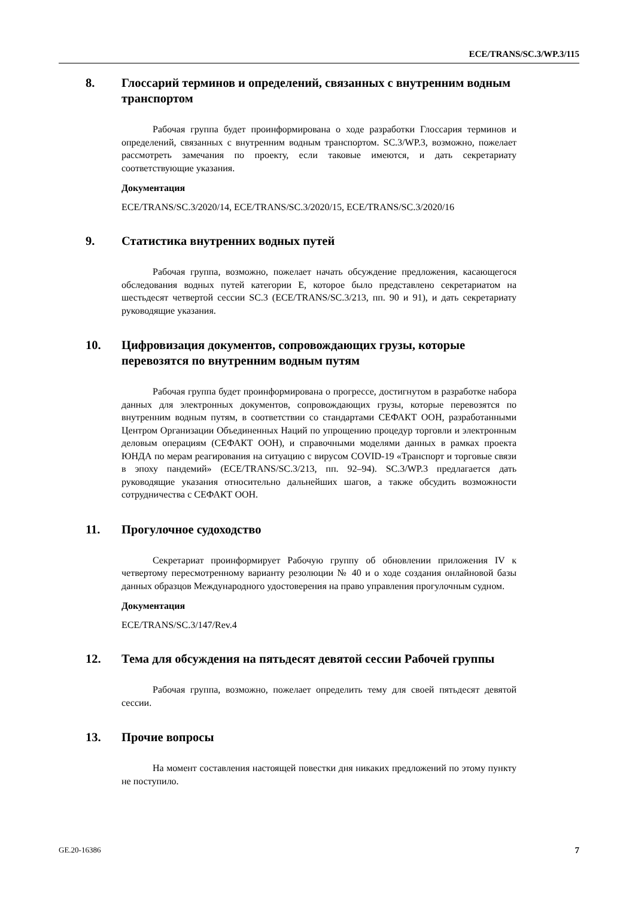ECE/TRANS/SC.3/WP.3/115
8. Глоссарий терминов и определений, связанных с внутренним водным транспортом
Рабочая группа будет проинформирована о ходе разработки Глоссария терминов и определений, связанных с внутренним водным транспортом. SC.3/WP.3, возможно, пожелает рассмотреть замечания по проекту, если таковые имеются, и дать секретариату соответствующие указания.
Документация
ECE/TRANS/SC.3/2020/14, ECE/TRANS/SC.3/2020/15, ECE/TRANS/SC.3/2020/16
9. Статистика внутренних водных путей
Рабочая группа, возможно, пожелает начать обсуждение предложения, касающегося обследования водных путей категории E, которое было представлено секретариатом на шестьдесят четвертой сессии SC.3 (ECE/TRANS/SC.3/213, пп. 90 и 91), и дать секретариату руководящие указания.
10. Цифровизация документов, сопровождающих грузы, которые перевозятся по внутренним водным путям
Рабочая группа будет проинформирована о прогрессе, достигнутом в разработке набора данных для электронных документов, сопровождающих грузы, которые перевозятся по внутренним водным путям, в соответствии со стандартами СЕФАКТ ООН, разработанными Центром Организации Объединенных Наций по упрощению процедур торговли и электронным деловым операциям (СЕФАКТ ООН), и справочными моделями данных в рамках проекта ЮНДА по мерам реагирования на ситуацию с вирусом COVID-19 «Транспорт и торговые связи в эпоху пандемий» (ECE/TRANS/SC.3/213, пп. 92–94). SC.3/WP.3 предлагается дать руководящие указания относительно дальнейших шагов, а также обсудить возможности сотрудничества с СЕФАКТ ООН.
11. Прогулочное судоходство
Секретариат проинформирует Рабочую группу об обновлении приложения IV к четвертому пересмотренному варианту резолюции № 40 и о ходе создания онлайновой базы данных образцов Международного удостоверения на право управления прогулочным судном.
Документация
ECE/TRANS/SC.3/147/Rev.4
12. Тема для обсуждения на пятьдесят девятой сессии Рабочей группы
Рабочая группа, возможно, пожелает определить тему для своей пятьдесят девятой сессии.
13. Прочие вопросы
На момент составления настоящей повестки дня никаких предложений по этому пункту не поступило.
GE.20-16386 7